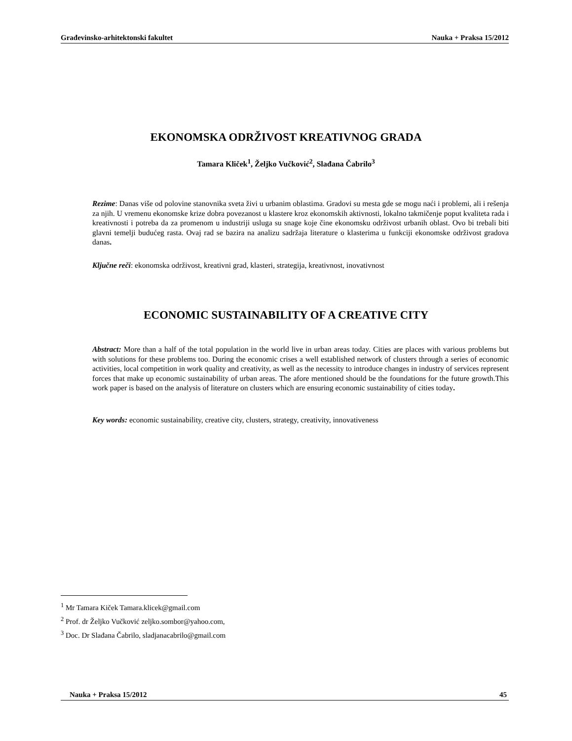Građevinsko-arhitektonski fakultet Nauka + Praksa 15/2012
EKONOMSKA ODRŽIVOST KREATIVNOG GRADA
Tamara Kliček<sup>1</sup>, Željko Vučković<sup>2</sup>, Slađana Čabrilo<sup>3</sup>
Rezime: Danas više od polovine stanovnika sveta živi u urbanim oblastima. Gradovi su mesta gde se mogu naći i problemi, ali i rešenja za njih. U vremenu ekonomske krize dobra povezanost u klastere kroz ekonomskih aktivnosti, lokalno takmičenje poput kvaliteta rada i kreativnosti i potreba da za promenom u industriji usluga su snage koje čine ekonomsku održivost urbanih oblast. Ovo bi trebali biti glavni temelji budućeg rasta. Ovaj rad se bazira na analizu sadržaja literature o klasterima u funkciji ekonomske održivost gradova danas.
Ključne reči: ekonomska održivost, kreativni grad, klasteri, strategija, kreativnost, inovativnost
ECONOMIC SUSTAINABILITY OF A CREATIVE CITY
Abstract: More than a half of the total population in the world live in urban areas today. Cities are places with various problems but with solutions for these problems too. During the economic crises a well established network of clusters through a series of economic activities, local competition in work quality and creativity, as well as the necessity to introduce changes in industry of services represent forces that make up economic sustainability of urban areas. The afore mentioned should be the foundations for the future growth.This work paper is based on the analysis of literature on clusters which are ensuring economic sustainability of cities today.
Key words: economic sustainability, creative city, clusters, strategy, creativity, innovativeness
<sup>1</sup> Mr Tamara Kiček Tamara.klicek@gmail.com
<sup>2</sup> Prof. dr Željko Vučković zeljko.sombor@yahoo.com,
<sup>3</sup> Doc. Dr Slađana Čabrilo, sladjanacabrilo@gmail.com
Nauka + Praksa 15/2012 45